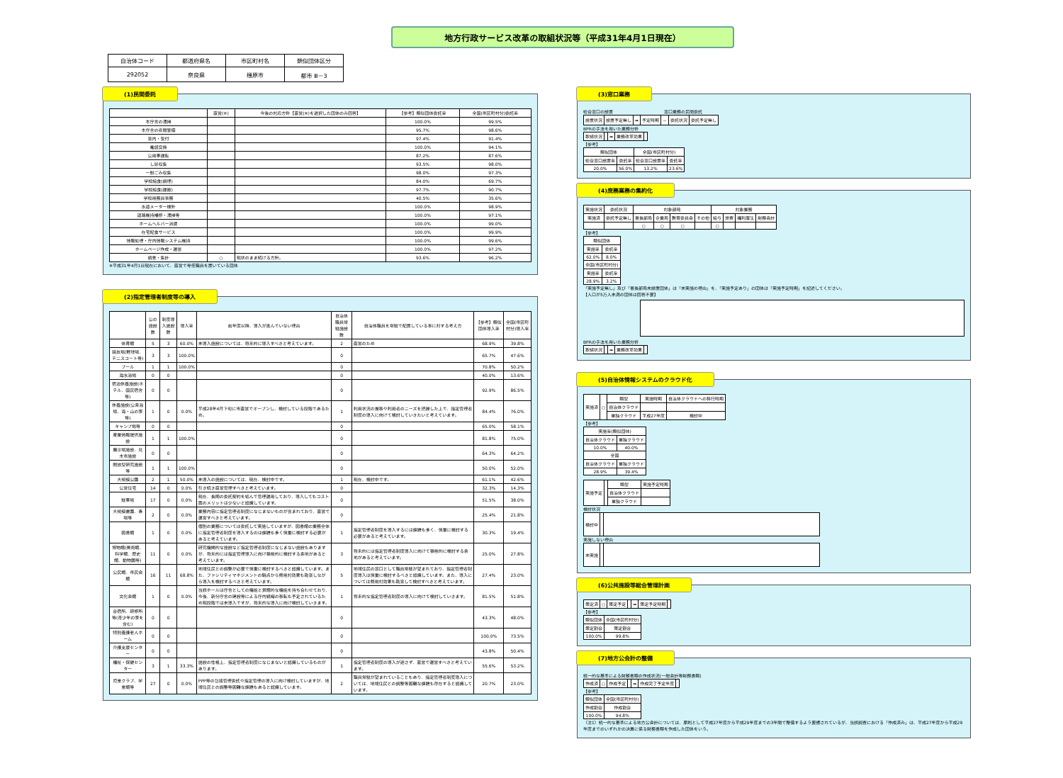地方行政サービス改革の取組状況等（平成31年4月1日現在）
| 自治体コード | 都道府県名 | 市区町村名 | 類似団体区分 |
| 292052 | 奈良県 | 橿原市 | 都市 Ⅲ－3 |
(1)民間委託
| | 直営(※) | 今後の対応方針【直営(※)を選択した団体のみ回答】 | 【参考】類似団体委託率 | 全国(市区町村分)委託率 |
| --- | --- | --- | --- | --- |
| 本庁舎の清掃 | | | 100.0% | 99.5% |
| 本庁舎の夜間警備 | | | 95.7% | 98.6% |
| 案内・受付 | | | 97.4% | 91.4% |
| 電話交換 | | | 100.0% | 94.1% |
| 公用車運転 | | | 87.2% | 87.6% |
| し尿収集 | | | 93.5% | 98.0% |
| 一般ごみ収集 | | | 98.0% | 97.3% |
| 学校給食(調理) | | | 84.0% | 69.7% |
| 学校給食(運搬) | | | 97.7% | 90.7% |
| 学校用務員事務 | | | 40.5% | 35.6% |
| 水道メーター検針 | | | 100.0% | 98.9% |
| 道路維持補修・清掃等 | | | 100.0% | 97.1% |
| ホームヘルパー派遣 | | | 100.0% | 99.0% |
| 在宅配食サービス | | | 100.0% | 99.9% |
| 情報処理・庁内情報システム維持 | | | 100.0% | 99.6% |
| ホームページ作成・運営 | | | 100.0% | 97.2% |
| 調査・集計 | ○ | 現状のまま続ける方針。 | 93.6% | 96.2% |
※平成31年4月1日現在において、直営で専任職員を置いている団体
(2)指定管理者制度等の導入
| | 公の施設数 | 制度導入施設数 | 導入率 | 前年度以降、導入が進んでいない理由 | 自治体職員常駐施設数 | 自治体職員を常駐で配置している事に対する考え方 | 【参考】類似団体導入率 | 全国(市区町村分)導入率 |
| --- | --- | --- | --- | --- | --- | --- | --- | --- |
| 体育館 | 5 | 3 | 60.0% | 未導入施設については、将来的に導入すべきと考えています。 | 2 | 直営のため | 68.9% | 39.8% |
| 競技場(野球場、テニスコート等) | 3 | 3 | 100.0% | | 0 | | 65.7% | 47.6% |
| プール | 1 | 1 | 100.0% | | 0 | | 70.8% | 50.2% |
| 海水浴場 | 0 | 0 | | | 0 | | 40.0% | 13.6% |
| 宿泊休養施設(ホテル、国民宿舎等) | 0 | 0 | | | 0 | | 92.9% | 86.5% |
| 休養施設(公衆浴場、海・山の家等) | 1 | 0 | 0.0% | 平成28年4月下旬に市直営でオープンし、検討している段階であるため。 | 1 | 利用状況の推移や利用者のニーズを把握した上で、指定管理者制度の導入に向けて検討していきたいと考えています。 | 84.4% | 76.0% |
| キャンプ場等 | 0 | 0 | | | 0 | | 65.0% | 58.1% |
| 産業情報提供施設 | 1 | 1 | 100.0% | | 0 | | 81.8% | 75.0% |
| 展示場施設、見本市施設 | 0 | 0 | | | 0 | | 64.3% | 64.2% |
| 開放型研究施設等 | 1 | 1 | 100.0% | | 0 | | 50.0% | 52.0% |
| 大規模公園 | 2 | 1 | 50.0% | 未導入の施設については、現在、検討中です。 | 1 | 現在、検討中です。 | 61.1% | 42.6% |
| 公営住宅 | 14 | 0 | 0.0% | 引き続き直営管理すべきと考えています。 | 0 | | 32.3% | 14.3% |
| 駐車場 | 17 | 0 | 0.0% | 現在、長期の委託契約を結んで管理運用しており、導入してもコスト面のメリットは少ないと認識しています。 | 0 | | 51.5% | 38.0% |
| 大規模霊園、斎場等 | 2 | 0 | 0.0% | 業務内容に指定管理者制度になじまないものが含まれており、直営で運営すべきと考えています。 | 0 | | 25.4% | 21.8% |
| 図書館 | 1 | 0 | 0.0% | 個別の業務については委託して実施していますが、図書館の業務全体に指定管理者制度を導入するのは課題も多く慎重に検討する必要があると考えています。 | 1 | 指定管理者制度を導入するには課題も多く、慎重に検討する必要があると考えています。 | 30.3% | 19.4% |
| 博物館(美術館、科学館、歴史館、動物園等) | 11 | 0 | 0.0% | 研究機関的な施設など指定管理者制度になじまない施設もありますが、将来的には指定管理導入に向け積極的に検討する余地があると考えています。 | 3 | 将来的には指定管理者制度導入に向けて積極的に検討する余地があると考えています。 | 25.0% | 27.8% |
| 公民館、市民会館 | 16 | 11 | 68.8% | 地域住民との調整が必要で慎重に検討するべきと認識しています。また、ファシリティマネジメントの観点から費用対効果も勘案しながら導入を検討するべきと考えています。 | 5 | 地域住民の窓口として職員常駐が望まれており、指定管理者制度導入は慎重に検討するべきと認識しています。また、導入については費用対効果も勘案して検討すべきと考えています。 | 27.4% | 23.0% |
| 文化会館 | 1 | 0 | 0.0% | 当該ホールは庁舎としての機能と貸館的な機能を持ち合わせており、今後、新分庁舎の建設等による庁内組織の移転も予定されているため現段階では未導入ですが、将来的な導入に向け検討していきます。 | 1 | 将来的な指定管理者制度の導入に向けて検討していきます。 | 81.5% | 51.8% |
| 合宿所、研修所等(青少年の家を含む) | 0 | 0 | | | 0 | | 43.3% | 48.0% |
| 特別養護老人ホーム | 0 | 0 | | | 0 | | 100.0% | 73.5% |
| 介護支援センター | 0 | 0 | | | 0 | | 43.8% | 50.4% |
| 福祉・保健センター | 3 | 1 | 33.3% | 施設の性格上、指定管理者制度になじまないと認識しているものがあります。 | 1 | 指定管理者制度の導入が適さず、直営で運営すべきと考えています。 | 55.6% | 53.2% |
| 児童クラブ、学童館等 | 27 | 0 | 0.0% | PPP等の包括管理委託や指定管理の導入に向け検討していますが、地域住民との調整等困難な課題もあると認識しています。 | 2 | 職員常駐が望まれていることもあり、指定管理者制度導入については、地域住民との調整等困難な課題も存在すると認識しています。 | 20.7% | 23.0% |
(3)窓口業務
総合窓口の設置　　　　　　　　　　　　窓口業務の民間委託
| 設置状況 | 設置予定無し | ➡ | 予定時期 | － | 委託状況 | 委託予定無し |
BPRの手法を用いた業務分析
| 取組状況 | | ➡ | 業務改革効果 | |
【参考】
| 類似団体 | | 全国(市区町村分) | |
| --- | --- | --- | --- |
| 総合窓口設置率 | 委託率 | 総合窓口設置率 | 委託率 |
| 20.0% | 56.0% | 13.2% | 23.6% |
(4)庶務業務の集約化
| 実施状況 | 委託状況 | 対象部局 | | | | 対象業務 | | | |
| 実施済 | 委託予定無し | 首長部局 | 企業局 | 教育委員会 | その他 | 給与 | 旅費 | 福利厚生 | 財務会計 |
| | | ○ | ○ | ○ | | ○ | | | |
【参考】
| 類似団体 | |
| --- | --- |
| 実施率 | 委託率 |
| 62.0% | 8.0% |
| 全国(市区町村分) | |
| 実施率 | 委託率 |
| 28.9% | 3.2% |
「実施予定無し」及び「首長部局未設置団体」は「未実施の理由」を、「実施予定あり」の団体は「実施予定時期」を記述してください。
【人口が5万人未満の団体は回答不要】
BPRの手法を用いた業務分析
| 取組状況 | | ➡ | 業務改革効果 | |
(5)自治体情報システムのクラウド化
| 実施済 | ○ | 類型 | 実施時期 | 自治体クラウドへの移行時期 |
| | | 自治体クラウド | | |
| | | 単独クラウド | 平成27年度 | 検討中 |
【参考】
| 実施率(類似団体) | |
| --- | --- |
| 自治体クラウド | 単独クラウド |
| 10.0% | 40.0% |
| 全国 | |
| 自治体クラウド | 単独クラウド |
| 28.9% | 39.4% |
| 実施予定 | | 類型 | 実施予定時期 |
| | | 自治体クラウド | |
| | | 単独クラウド | |
検討状況
| 検討中 | | |
実施しない理由
| 未実施 | | |
(6)公共施設等総合管理計画
| 策定済 | ○ | 策定予定 | | ➡ | 策定予定時期 | |
【参考】
| 類似団体 | 全国(市区町村分) |
| --- | --- |
| 策定割合 | 策定割合 |
| 100.0% | 99.8% |
(7)地方公会計の整備
統一的な基準による財務書類の作成状況(一般会計等財務書類)
| 作成済 | ○ | 作成予定 | | ➡ | 作成完了予定年度 | |
【参考】
| 類似団体 | 全国(市区町村分) |
| --- | --- |
| 作成割合 | 作成割合 |
| 100.0% | 94.8% |
（注1）統一的な基準による地方公会計については、原則として平成27年度から平成29年度までの3年間で整備するよう要請されているが、当該調査における「作成済み」は、平成27年度から平成29年度までのいずれかの決算に係る財務書類を作成した団体をいう。